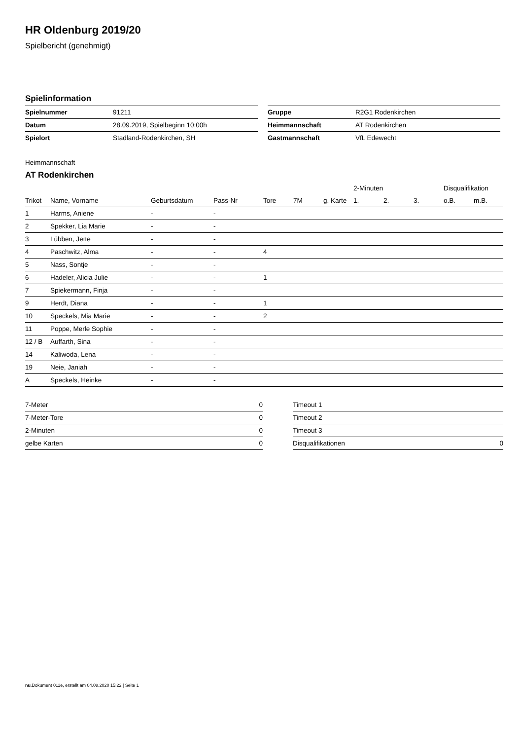HR Oldenburg 2019/20
Spielbericht (genehmigt)
Spielinformation
| Spielnummer | 91211 |
| Datum | 28.09.2019, Spielbeginn 10:00h |
| Spielort | Stadland-Rodenkirchen, SH |
| Gruppe | R2G1 Rodenkirchen |
| Heimmannschaft | AT Rodenkirchen |
| Gastmannschaft | VfL Edewecht |
Heimmannschaft
AT Rodenkirchen
| | | | | | | | 2-Minuten | | | Disqualifikation | |
| --- | --- | --- | --- | --- | --- | --- | --- | --- | --- | --- | --- |
| Trikot | Name, Vorname | Geburtsdatum | Pass-Nr | Tore | 7M | g. Karte | 1. | 2. | 3. | o.B. | m.B. |
| 1 | Harms, Aniene | - | - | | | | | | | | |
| 2 | Spekker, Lia Marie | - | - | | | | | | | | |
| 3 | Lübben, Jette | - | - | | | | | | | | |
| 4 | Paschwitz, Alma | - | - | 4 | | | | | | | |
| 5 | Nass, Sontje | - | - | | | | | | | | |
| 6 | Hadeler, Alicia Julie | - | - | 1 | | | | | | | |
| 7 | Spiekermann, Finja | - | - | | | | | | | | |
| 9 | Herdt, Diana | - | - | 1 | | | | | | | |
| 10 | Speckels, Mia Marie | - | - | 2 | | | | | | | |
| 11 | Poppe, Merle Sophie | - | - | | | | | | | | |
| 12 / B | Auffarth, Sina | - | - | | | | | | | | |
| 14 | Kaliwoda, Lena | - | - | | | | | | | | |
| 19 | Neie, Janiah | - | - | | | | | | | | |
| A | Speckels, Heinke | - | - | | | | | | | | |
| 7-Meter | 0 |
| 7-Meter-Tore | 0 |
| 2-Minuten | 0 |
| gelbe Karten | 0 |
| Timeout 1 | |
| Timeout 2 | |
| Timeout 3 | |
| Disqualifikationen | 0 |
nu.Dokument 011e, erstellt am 04.08.2020 15:22 | Seite 1